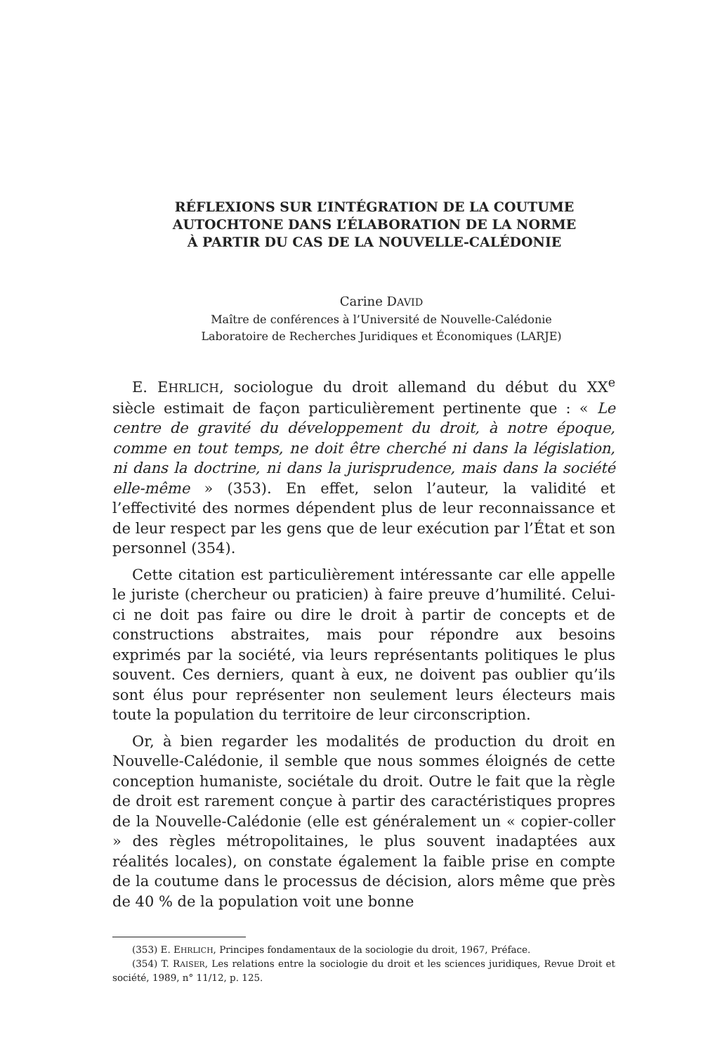RÉFLEXIONS SUR L’INTÉGRATION DE LA COUTUME
AUTOCHTONE DANS L’ÉLABORATION DE LA NORME
À PARTIR DU CAS DE LA NOUVELLE-CALÉDONIE
Carine DAVID
Maître de conférences à l’Université de Nouvelle-Calédonie
Laboratoire de Recherches Juridiques et Économiques (LARJE)
E. EHRLICH, sociologue du droit allemand du début du XX<sup>e</sup> siècle estimait de façon particulièrement pertinente que : « Le centre de gravité du développement du droit, à notre époque, comme en tout temps, ne doit être cherché ni dans la législation, ni dans la doctrine, ni dans la jurisprudence, mais dans la société elle-même » (353). En effet, selon l’auteur, la validité et l’effectivité des normes dépendent plus de leur reconnaissance et de leur respect par les gens que de leur exécution par l’État et son personnel (354).
Cette citation est particulièrement intéressante car elle appelle le juriste (chercheur ou praticien) à faire preuve d’humilité. Celui-ci ne doit pas faire ou dire le droit à partir de concepts et de constructions abstraites, mais pour répondre aux besoins exprimés par la société, via leurs représentants politiques le plus souvent. Ces derniers, quant à eux, ne doivent pas oublier qu’ils sont élus pour représenter non seulement leurs électeurs mais toute la population du territoire de leur circonscription.
Or, à bien regarder les modalités de production du droit en Nouvelle-Calédonie, il semble que nous sommes éloignés de cette conception humaniste, sociétale du droit. Outre le fait que la règle de droit est rarement conçue à partir des caractéristiques propres de la Nouvelle-Calédonie (elle est généralement un « copier-coller » des règles métropolitaines, le plus souvent inadaptées aux réalités locales), on constate également la faible prise en compte de la coutume dans le processus de décision, alors même que près de 40 % de la population voit une bonne
(353) E. EHRLICH, Principes fondamentaux de la sociologie du droit, 1967, Préface.
(354) T. RAISER, Les relations entre la sociologie du droit et les sciences juridiques, Revue Droit et société, 1989, n° 11/12, p. 125.